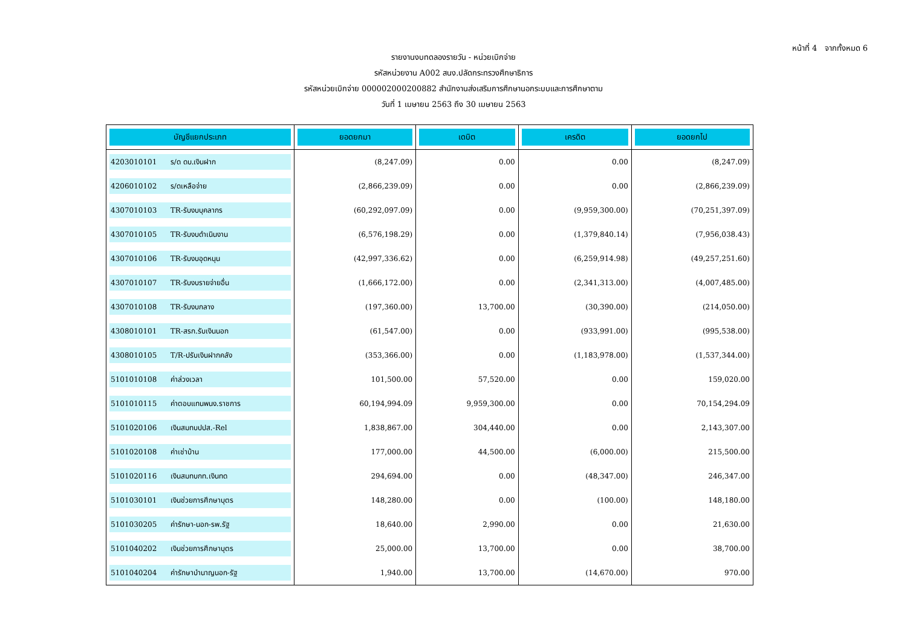หน้าที่ 4 จากทั้งหมด 6
รายงานงบทดลองรายวัน - หน่วยเบิกจ่าย
รหัสหน่วยงาน A002 สนง.ปลัดกระทรวงศึกษาธิการ
รหัสหน่วยเบิกจ่าย 000002000200882 สำนักงานส่งเสริมการศึกษานอกระบบและการศึกษาตาม
วันที่ 1 เมษายน 2563 ถึง 30 เมษายน 2563
| บัญชีแยกประเภท | ยอดยกมา | เดบิต | เครดิต | ยอดยกไป |
| --- | --- | --- | --- | --- |
| 4203010101 ร/ด ดบ.เงินฝาก | (8,247.09) | 0.00 | 0.00 | (8,247.09) |
| 4206010102 ร/ดเหลือจ่าย | (2,866,239.09) | 0.00 | 0.00 | (2,866,239.09) |
| 4307010103 TR-รับงบบุคลากร | (60,292,097.09) | 0.00 | (9,959,300.00) | (70,251,397.09) |
| 4307010105 TR-รับงบดำเนินงาน | (6,576,198.29) | 0.00 | (1,379,840.14) | (7,956,038.43) |
| 4307010106 TR-รับงบอุดหนุน | (42,997,336.62) | 0.00 | (6,259,914.98) | (49,257,251.60) |
| 4307010107 TR-รับงบรายจ่ายอื่น | (1,666,172.00) | 0.00 | (2,341,313.00) | (4,007,485.00) |
| 4307010108 TR-รับงบกลาง | (197,360.00) | 13,700.00 | (30,390.00) | (214,050.00) |
| 4308010101 TR-สรก.รับเงินนอก | (61,547.00) | 0.00 | (933,991.00) | (995,538.00) |
| 4308010105 T/R-ปรับเงินฝากคลัง | (353,366.00) | 0.00 | (1,183,978.00) | (1,537,344.00) |
| 5101010108 ค่าล่วงเวลา | 101,500.00 | 57,520.00 | 0.00 | 159,020.00 |
| 5101010115 ค่าตอบแทนพนง.ราชการ | 60,194,994.09 | 9,959,300.00 | 0.00 | 70,154,294.09 |
| 5101020106 เงินสมทบปปส.-Rel | 1,838,867.00 | 304,440.00 | 0.00 | 2,143,307.00 |
| 5101020108 ค่าเช่าบ้าน | 177,000.00 | 44,500.00 | (6,000.00) | 215,500.00 |
| 5101020116 เงินสมทบกท.เงินทด | 294,694.00 | 0.00 | (48,347.00) | 246,347.00 |
| 5101030101 เงินช่วยการศึกษาบุตร | 148,280.00 | 0.00 | (100.00) | 148,180.00 |
| 5101030205 ค่ารักษา-นอก-รพ.รัฐ | 18,640.00 | 2,990.00 | 0.00 | 21,630.00 |
| 5101040202 เงินช่วยการศึกษาบุตร | 25,000.00 | 13,700.00 | 0.00 | 38,700.00 |
| 5101040204 ค่ารักษาบำนาญนอก-รัฐ | 1,940.00 | 13,700.00 | (14,670.00) | 970.00 |